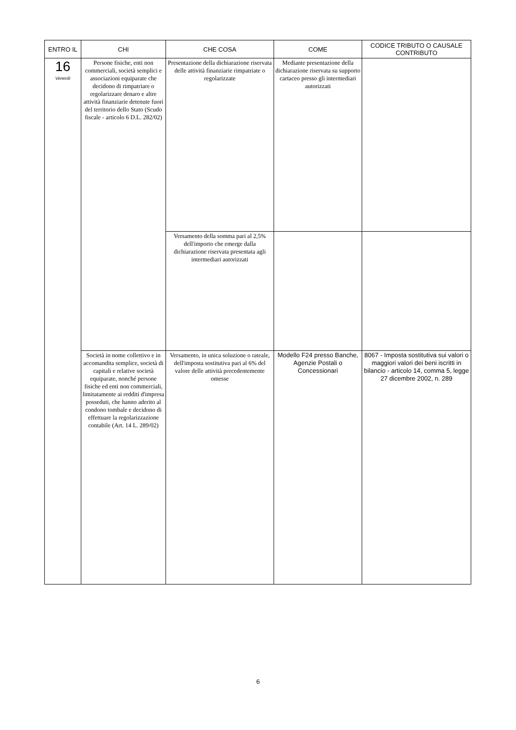| ENTRO IL | CHI | CHE COSA | COME | CODICE TRIBUTO O CAUSALE CONTRIBUTO |
| --- | --- | --- | --- | --- |
| 16 Venerdì | Persone fisiche, enti non commerciali, società semplici e associazioni equiparate che decidono di rimpatriare o regolarizzare denaro e altre attività finanziarie detenute fuori del territorio dello Stato (Scudo fiscale - articolo 6 D.L. 282/02) | Presentazione della dichiarazione riservata delle attività finanziarie rimpatriate o regolarizzate | Mediante presentazione della dichiarazione riservata su supporto cartaceo presso gli intermediari autorizzati | |
| | | Versamento della somma pari al 2,5% dell'importo che emerge dalla dichiarazione riservata presentata agli intermediari autorizzati | | |
| | Società in nome collettivo e in accomandita semplice, società di capitali e relative società equiparate, nonché persone fisiche ed enti non commerciali, limitatamente ai redditi d'impresa posseduti, che hanno aderito al condono tombale e decidono di effettuare la regolarizzazione contabile (Art. 14 L. 289/02) | Versamento, in unica soluzione o rateale, dell'imposta sostitutiva pari al 6% del valore delle attività precedentemente omesse | Modello F24 presso Banche, Agenzie Postali o Concessionari | 8067 - Imposta sostitutiva sui valori o maggiori valori dei beni iscritti in bilancio - articolo 14, comma 5, legge 27 dicembre 2002, n. 289 |
6